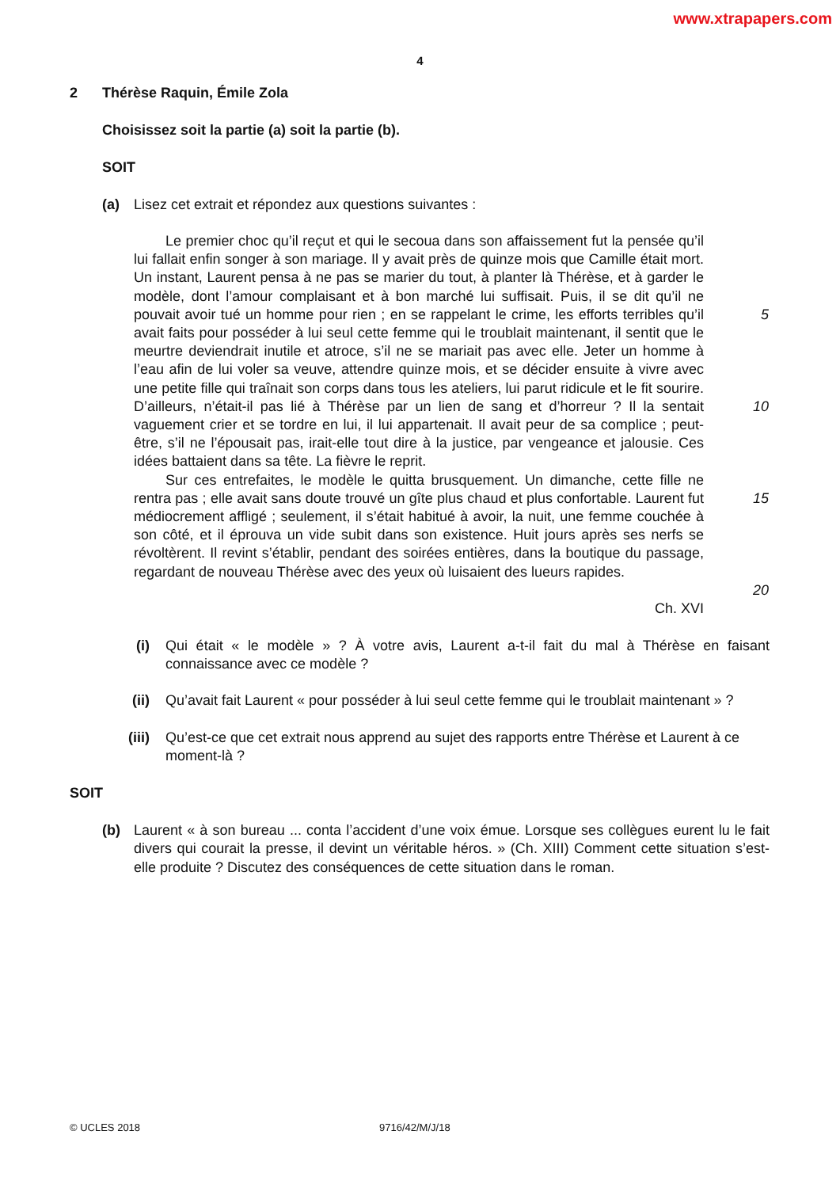www.xtrapapers.com
4
2 Thérèse Raquin, Émile Zola
Choisissez soit la partie (a) soit la partie (b).
SOIT
(a) Lisez cet extrait et répondez aux questions suivantes :
Le premier choc qu’il reçut et qui le secoua dans son affaissement fut la pensée qu’il lui fallait enfin songer à son mariage. Il y avait près de quinze mois que Camille était mort. Un instant, Laurent pensa à ne pas se marier du tout, à planter là Thérèse, et à garder le modèle, dont l’amour complaisant et à bon marché lui suffisait. Puis, il se dit qu’il ne pouvait avoir tué un homme pour rien ; en se rappelant le crime, les efforts terribles qu’il avait faits pour posséder à lui seul cette femme qui le troublait maintenant, il sentit que le meurtre deviendrait inutile et atroce, s’il ne se mariait pas avec elle. Jeter un homme à l’eau afin de lui voler sa veuve, attendre quinze mois, et se décider ensuite à vivre avec une petite fille qui traînait son corps dans tous les ateliers, lui parut ridicule et le fit sourire. D’ailleurs, n’était-il pas lié à Thérèse par un lien de sang et d’horreur ? Il la sentait vaguement crier et se tordre en lui, il lui appartenait. Il avait peur de sa complice ; peut-être, s’il ne l’épousait pas, irait-elle tout dire à la justice, par vengeance et jalousie. Ces idées battaient dans sa tête. La fièvre le reprit.
Sur ces entrefaites, le modèle le quitta brusquement. Un dimanche, cette fille ne rentra pas ; elle avait sans doute trouvé un gîte plus chaud et plus confortable. Laurent fut médiocrement affligé ; seulement, il s’était habitué à avoir, la nuit, une femme couchée à son côté, et il éprouva un vide subit dans son existence. Huit jours après ses nerfs se révoltèrent. Il revint s’établir, pendant des soirées entières, dans la boutique du passage, regardant de nouveau Thérèse avec des yeux où luisaient des lueurs rapides.
Ch. XVI
5
10
15
20
(i) Qui était « le modèle » ? À votre avis, Laurent a-t-il fait du mal à Thérèse en faisant connaissance avec ce modèle ?
(ii) Qu’avait fait Laurent « pour posséder à lui seul cette femme qui le troublait maintenant » ?
(iii) Qu’est-ce que cet extrait nous apprend au sujet des rapports entre Thérèse et Laurent à ce moment-là ?
SOIT
(b) Laurent « à son bureau ... conta l’accident d’une voix émue. Lorsque ses collègues eurent lu le fait divers qui courait la presse, il devint un véritable héros. » (Ch. XIII) Comment cette situation s’est-elle produite ? Discutez des conséquences de cette situation dans le roman.
© UCLES 2018 9716/42/M/J/18